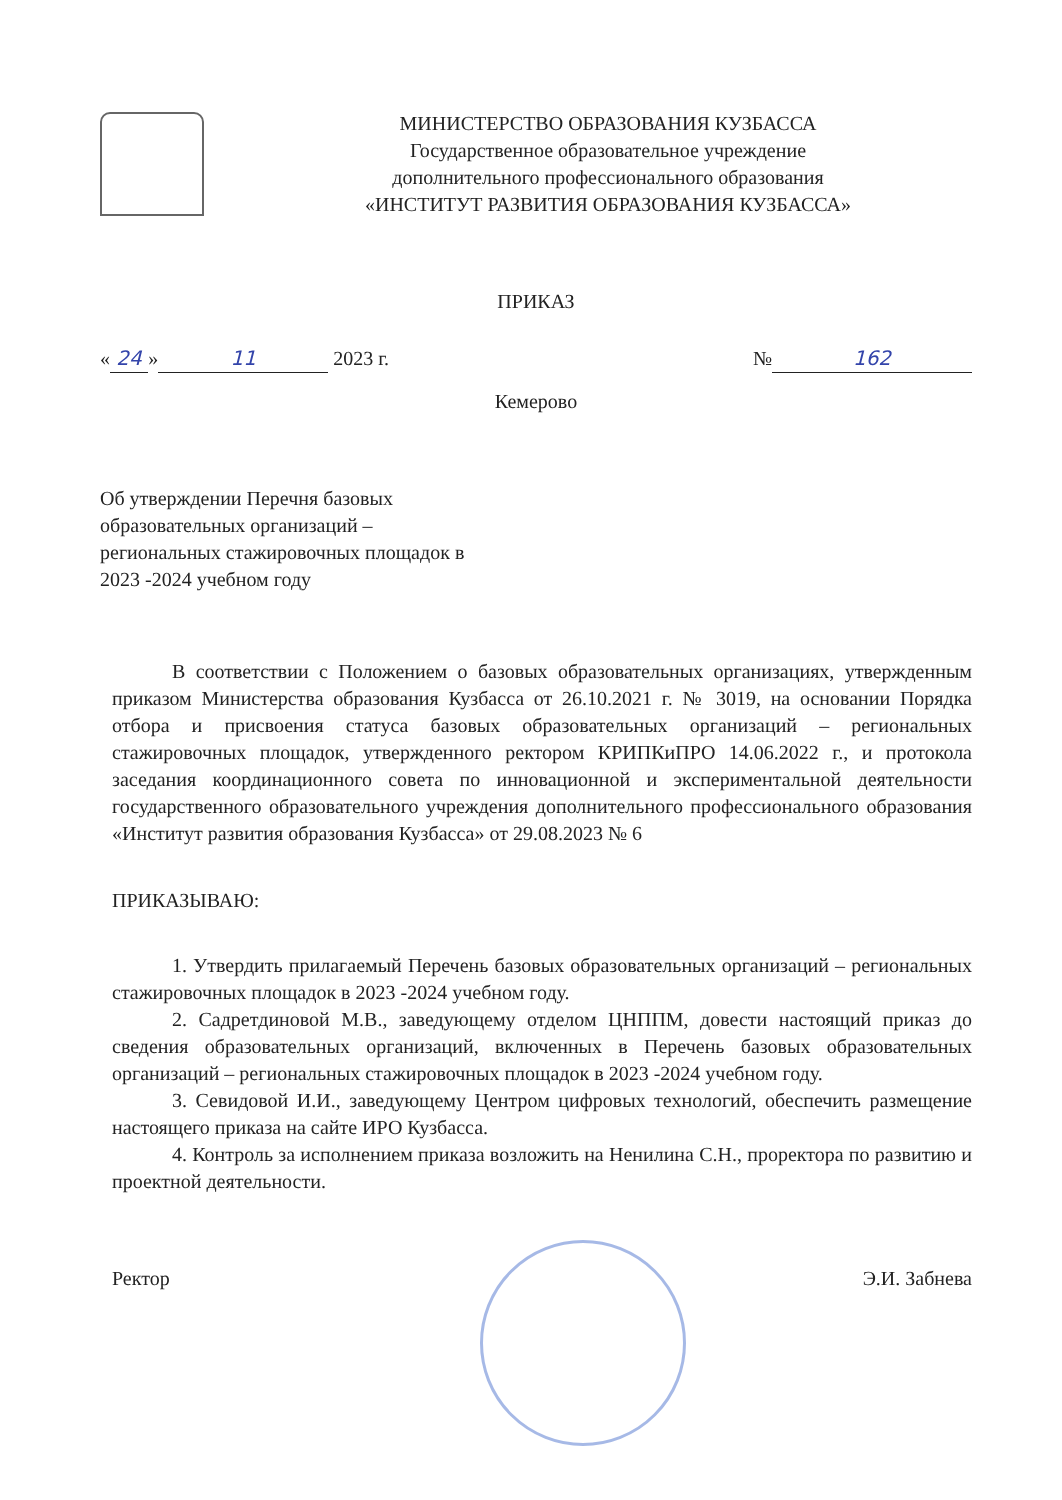МИНИСТЕРСТВО ОБРАЗОВАНИЯ КУЗБАССА
Государственное образовательное учреждение
дополнительного профессионального образования
«ИНСТИТУТ РАЗВИТИЯ ОБРАЗОВАНИЯ КУЗБАССА»
ПРИКАЗ
« 24 » 11 2023 г. № 162
Кемерово
Об утверждении Перечня базовых образовательных организаций – региональных стажировочных площадок в 2023 -2024 учебном году
В соответствии с Положением о базовых образовательных организациях, утвержденным приказом Министерства образования Кузбасса от 26.10.2021 г. № 3019, на основании Порядка отбора и присвоения статуса базовых образовательных организаций – региональных стажировочных площадок, утвержденного ректором КРИПКиПРО 14.06.2022 г., и протокола заседания координационного совета по инновационной и экспериментальной деятельности государственного образовательного учреждения дополнительного профессионального образования «Институт развития образования Кузбасса» от 29.08.2023 № 6
ПРИКАЗЫВАЮ:
1. Утвердить прилагаемый Перечень базовых образовательных организаций – региональных стажировочных площадок в 2023 -2024 учебном году.
2. Садретдиновой М.В., заведующему отделом ЦНППМ, довести настоящий приказ до сведения образовательных организаций, включенных в Перечень базовых образовательных организаций – региональных стажировочных площадок в 2023 -2024 учебном году.
3. Севидовой И.И., заведующему Центром цифровых технологий, обеспечить размещение настоящего приказа на сайте ИРО Кузбасса.
4. Контроль за исполнением приказа возложить на Ненилина С.Н., проректора по развитию и проектной деятельности.
Ректор Э.И. Забнева